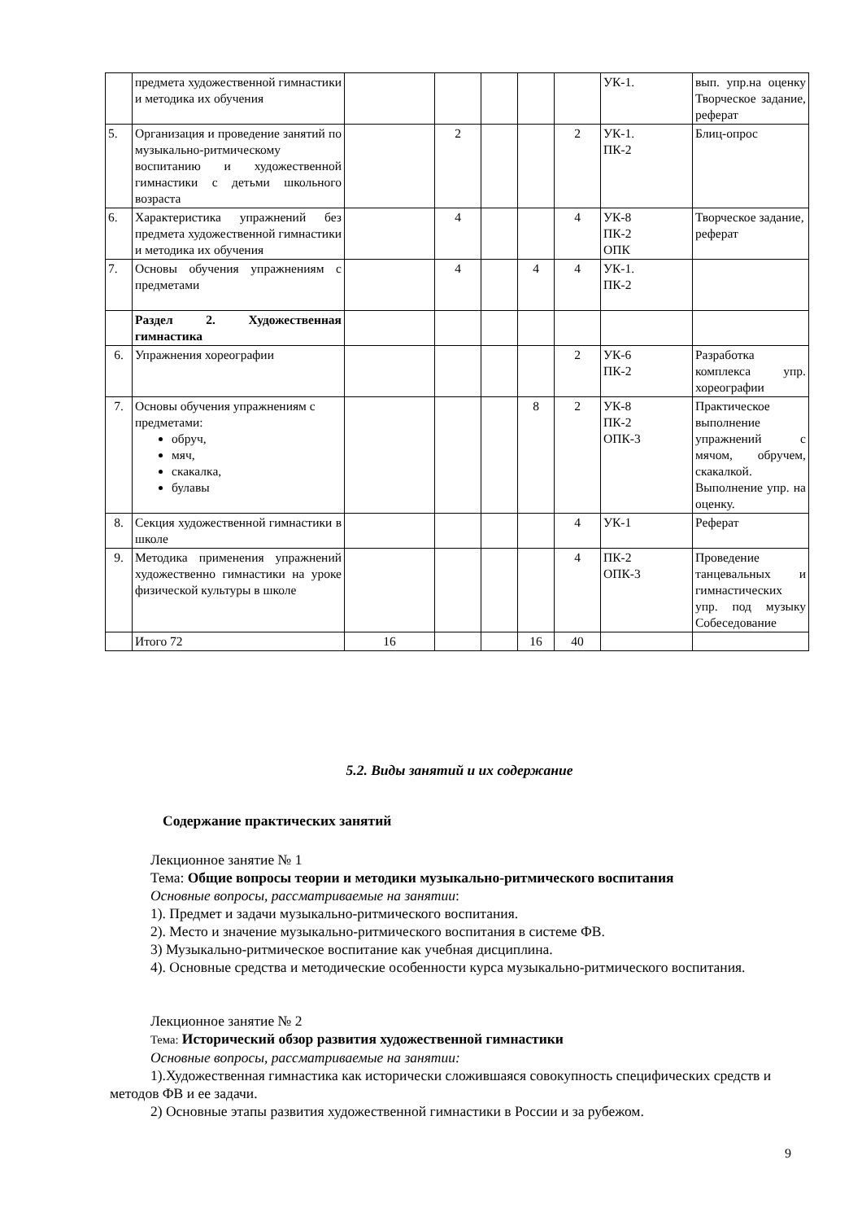| | предмета художественной гимнастики и методика их обучения | | | | | | УК-1. | вып. упр.на оценку Творческое задание, реферат |
| 5. | Организация и проведение занятий по музыкально-ритмическому воспитанию и художественной гимнастики с детьми школьного возраста | | 2 | | | 2 | УК-1. ПК-2 | Блиц-опрос |
| 6. | Характеристика упражнений без предмета художественной гимнастики и методика их обучения | | 4 | | | 4 | УК-8 ПК-2 ОПК | Творческое задание, реферат |
| 7. | Основы обучения упражнениям с предметами | | 4 | | 4 | 4 | УК-1. ПК-2 | |
| | Раздел 2. Художественная гимнастика | | | | | | | |
| 6. | Упражнения хореографии | | | | | 2 | УК-6 ПК-2 | Разработка комплекса упр. хореографии |
| 7. | Основы обучения упражнениям с предметами: обруч, мяч, скакалка, булавы | | | | 8 | 2 | УК-8 ПК-2 ОПК-3 | Практическое выполнение упражнений с мячом, обручем, скакалкой. Выполнение упр. на оценку. |
| 8. | Секция художественной гимнастики в школе | | | | | 4 | УК-1 | Реферат |
| 9. | Методика применения упражнений художественно гимнастики на уроке физической культуры в школе | | | | | 4 | ПК-2 ОПК-3 | Проведение танцевальных и гимнастических упр. под музыку Собеседование |
| | Итого 72 | 16 | | | 16 | 40 | | |
5.2. Виды занятий и их содержание
Содержание практических занятий
Лекционное занятие № 1
Тема: Общие вопросы теории и методики музыкально-ритмического воспитания
Основные вопросы, рассматриваемые на занятии:
1). Предмет и задачи музыкально-ритмического воспитания.
2). Место и значение музыкально-ритмического воспитания в системе ФВ.
3) Музыкально-ритмическое воспитание как учебная дисциплина.
4). Основные средства и методические особенности курса музыкально-ритмического воспитания.
Лекционное занятие № 2
Тема: Исторический обзор развития художественной гимнастики
Основные вопросы, рассматриваемые на занятии:
1).Художественная гимнастика как исторически сложившаяся совокупность специфических средств и методов ФВ и ее задачи.
2) Основные этапы развития художественной гимнастики в России и за рубежом.
9